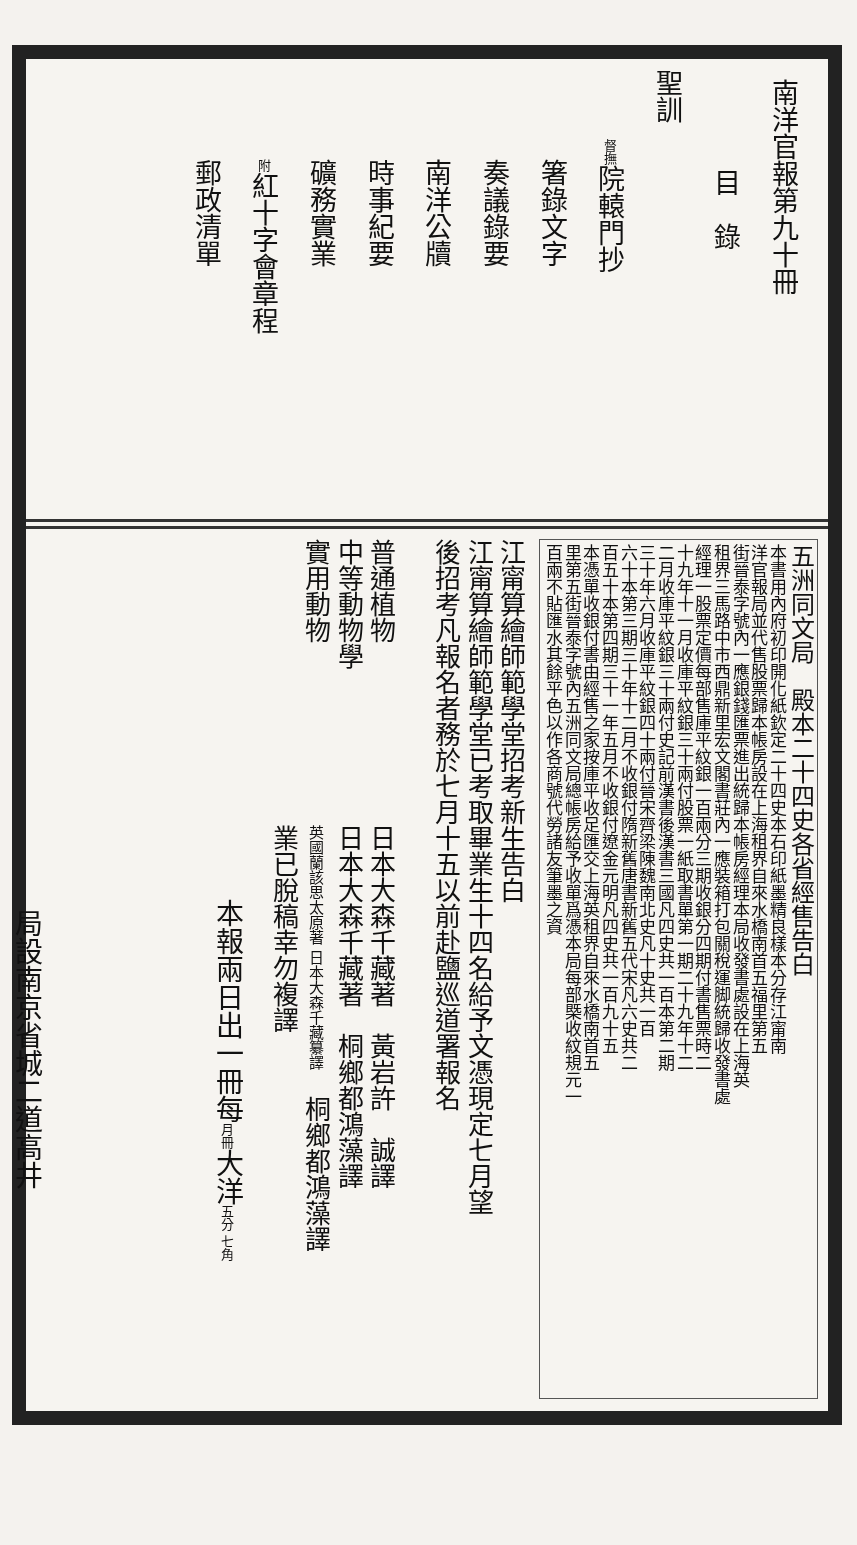南洋官報第九十冊
目　錄
聖訓
督撫院轅門抄
箸錄文字
奏議錄要
南洋公牘
時事紀要
礦務實業
附紅十字會章程
郵政清單
五洲同文局　殿本二十四史各省經售告白
本書用內府初印開化紙欽定二十四史本石印紙墨精良樣本分存江甯南
洋官報局並代售股票歸本帳房設在上海租界自來水橋南首五福里第五
街晉泰字號內一應銀錢匯票進出統歸本帳房經理本局收發書處設在上海英
租界三馬路中市西鼎新里宏文閣書莊內一應裝箱打包關稅運脚統歸收發書處
經理一股票定價每部售庫平紋銀一百兩分三期收銀分四期付書售票時二
十九年十一月收庫平紋銀三十兩付股票一紙取書單第一期二十九年十二
二月收庫平紋銀三十兩付史記前漢書後漢書三國凡四史共一百本第二期
三十年六月收庫平紋銀四十兩付晉宋齊梁陳魏南北史凡十史共一百
六十本第三期三十年十二月不收銀付隋新舊唐書新舊五代宋凡六史共二
百五十本第四期三十一年五月不收銀付遼金元明凡四史共一百九十五
本憑單收銀付書由經售之家按庫平收足匯交上海英租界自來水橋南首五
里第五街晉泰字號內五洲同文局總帳房給予收單爲憑本局每部槩收紋規元一
百兩不貼匯水其餘平色以作各商號代勞諸友筆墨之資
江甯算繪師範學堂招考新生告白
江甯算繪師範學堂已考取畢業生十四名給予文憑現定七月望
後招考凡報名者務於七月十五以前赴鹽巡道署報名
普通植物　　　　　　　日本大森千藏著　黃岩許　誠譯
中等動物學　　　　　　日本大森千藏著　桐鄉都鴻藻譯
實用動物　　　　　　　英國蘭該思太原著 日本大森千藏纂譯　桐鄉都鴻藻譯
　　　　　　　　　　　業已脫稿幸勿複譯
本報兩日出一冊每月冊大洋五分 七角
局設南京省城二道高井